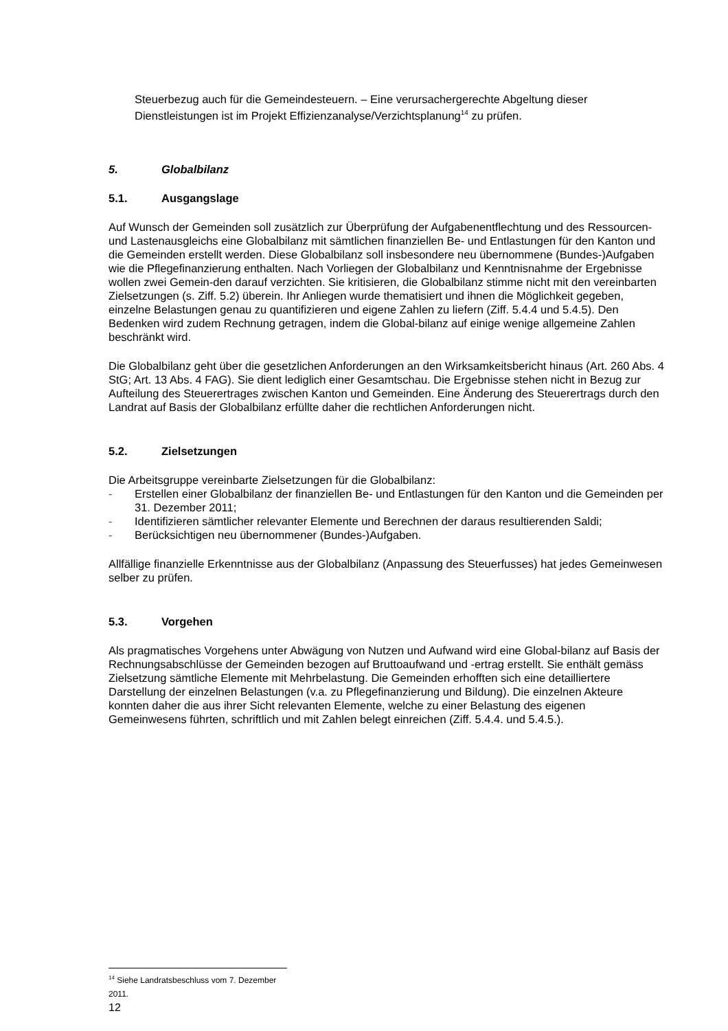Steuerbezug auch für die Gemeindesteuern. – Eine verursachergerechte Abgeltung dieser Dienstleistungen ist im Projekt Effizienzanalyse/Verzichtsplanung<sup>14</sup> zu prüfen.
5. Globalbilanz
5.1. Ausgangslage
Auf Wunsch der Gemeinden soll zusätzlich zur Überprüfung der Aufgabenentflechtung und des Ressourcen- und Lastenausgleichs eine Globalbilanz mit sämtlichen finanziellen Be- und Entlastungen für den Kanton und die Gemeinden erstellt werden. Diese Globalbilanz soll insbesondere neu übernommene (Bundes-)Aufgaben wie die Pflegefinanzierung enthalten. Nach Vorliegen der Globalbilanz und Kenntnisnahme der Ergebnisse wollen zwei Gemein-den darauf verzichten. Sie kritisieren, die Globalbilanz stimme nicht mit den vereinbarten Zielsetzungen (s. Ziff. 5.2) überein. Ihr Anliegen wurde thematisiert und ihnen die Möglichkeit gegeben, einzelne Belastungen genau zu quantifizieren und eigene Zahlen zu liefern (Ziff. 5.4.4 und 5.4.5). Den Bedenken wird zudem Rechnung getragen, indem die Global-bilanz auf einige wenige allgemeine Zahlen beschränkt wird.
Die Globalbilanz geht über die gesetzlichen Anforderungen an den Wirksamkeitsbericht hinaus (Art. 260 Abs. 4 StG; Art. 13 Abs. 4 FAG). Sie dient lediglich einer Gesamtschau. Die Ergebnisse stehen nicht in Bezug zur Aufteilung des Steuerertrages zwischen Kanton und Gemeinden. Eine Änderung des Steuerertrags durch den Landrat auf Basis der Globalbilanz erfüllte daher die rechtlichen Anforderungen nicht.
5.2. Zielsetzungen
Die Arbeitsgruppe vereinbarte Zielsetzungen für die Globalbilanz:
- Erstellen einer Globalbilanz der finanziellen Be- und Entlastungen für den Kanton und die Gemeinden per 31. Dezember 2011;
- Identifizieren sämtlicher relevanter Elemente und Berechnen der daraus resultierenden Saldi;
- Berücksichtigen neu übernommener (Bundes-)Aufgaben.
Allfällige finanzielle Erkenntnisse aus der Globalbilanz (Anpassung des Steuerfusses) hat jedes Gemeinwesen selber zu prüfen.
5.3. Vorgehen
Als pragmatisches Vorgehens unter Abwägung von Nutzen und Aufwand wird eine Global-bilanz auf Basis der Rechnungsabschlüsse der Gemeinden bezogen auf Bruttoaufwand und -ertrag erstellt. Sie enthält gemäss Zielsetzung sämtliche Elemente mit Mehrbelastung. Die Gemeinden erhofften sich eine detailliertere Darstellung der einzelnen Belastungen (v.a. zu Pflegefinanzierung und Bildung). Die einzelnen Akteure konnten daher die aus ihrer Sicht relevanten Elemente, welche zu einer Belastung des eigenen Gemeinwesens führten, schriftlich und mit Zahlen belegt einreichen (Ziff. 5.4.4. und 5.4.5.).
<sup>14</sup> Siehe Landratsbeschluss vom 7. Dezember 2011.
12